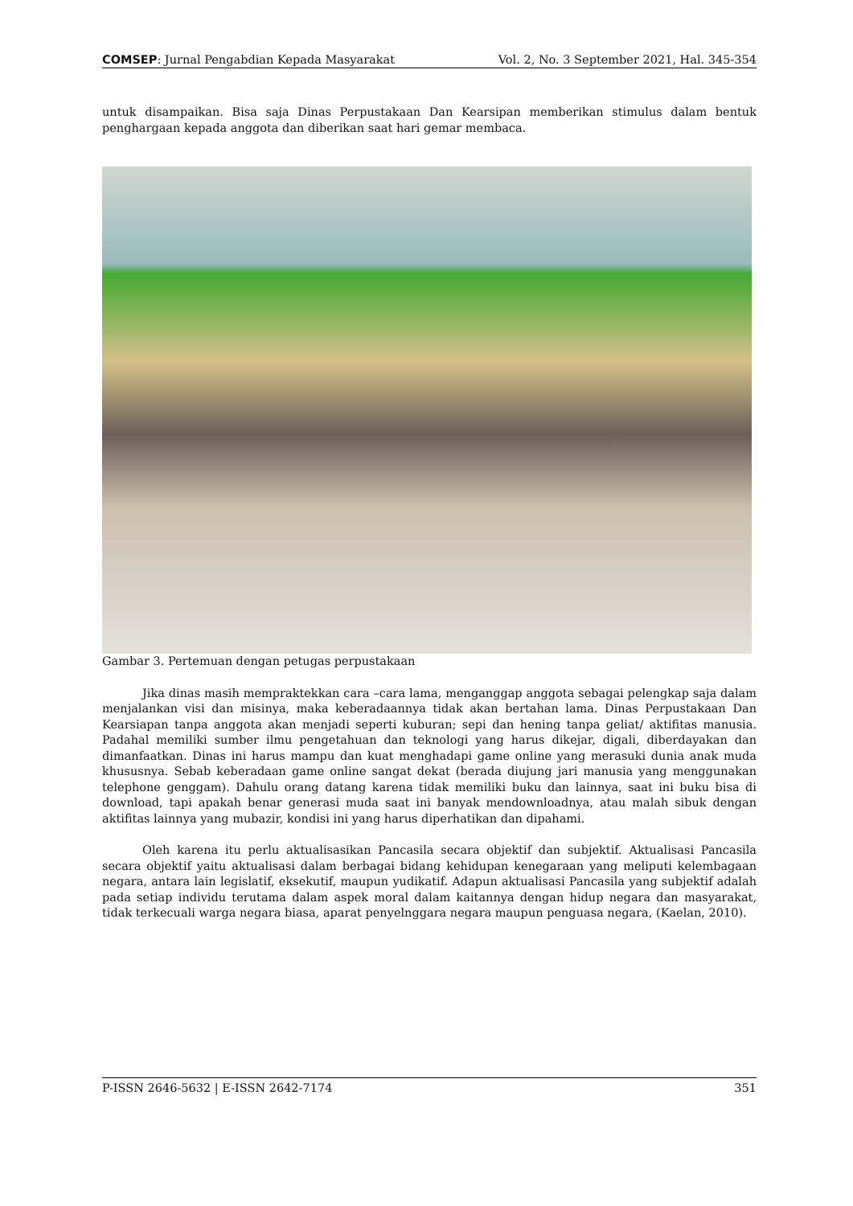COMSEP: Jurnal Pengabdian Kepada Masyarakat Vol. 2, No. 3 September 2021, Hal. 345-354
untuk disampaikan. Bisa saja Dinas Perpustakaan Dan Kearsipan memberikan stimulus dalam bentuk penghargaan kepada anggota dan diberikan saat hari gemar membaca.
Gambar 3. Pertemuan dengan petugas perpustakaan
Jika dinas masih mempraktekkan cara –cara lama, menganggap anggota sebagai pelengkap saja dalam menjalankan visi dan misinya, maka keberadaannya tidak akan bertahan lama. Dinas Perpustakaan Dan Kearsiapan tanpa anggota akan menjadi seperti kuburan; sepi dan hening tanpa geliat/ aktifitas manusia. Padahal memiliki sumber ilmu pengetahuan dan teknologi yang harus dikejar, digali, diberdayakan dan dimanfaatkan. Dinas ini harus mampu dan kuat menghadapi game online yang merasuki dunia anak muda khususnya. Sebab keberadaan game online sangat dekat (berada diujung jari manusia yang menggunakan telephone genggam). Dahulu orang datang karena tidak memiliki buku dan lainnya, saat ini buku bisa di download, tapi apakah benar generasi muda saat ini banyak mendownloadnya, atau malah sibuk dengan aktifitas lainnya yang mubazir, kondisi ini yang harus diperhatikan dan dipahami.
Oleh karena itu perlu aktualisasikan Pancasila secara objektif dan subjektif. Aktualisasi Pancasila secara objektif yaitu aktualisasi dalam berbagai bidang kehidupan kenegaraan yang meliputi kelembagaan negara, antara lain legislatif, eksekutif, maupun yudikatif. Adapun aktualisasi Pancasila yang subjektif adalah pada setiap individu terutama dalam aspek moral dalam kaitannya dengan hidup negara dan masyarakat, tidak terkecuali warga negara biasa, aparat penyelnggara negara maupun penguasa negara, (Kaelan, 2010).
P-ISSN 2646-5632 | E-ISSN 2642-7174 351